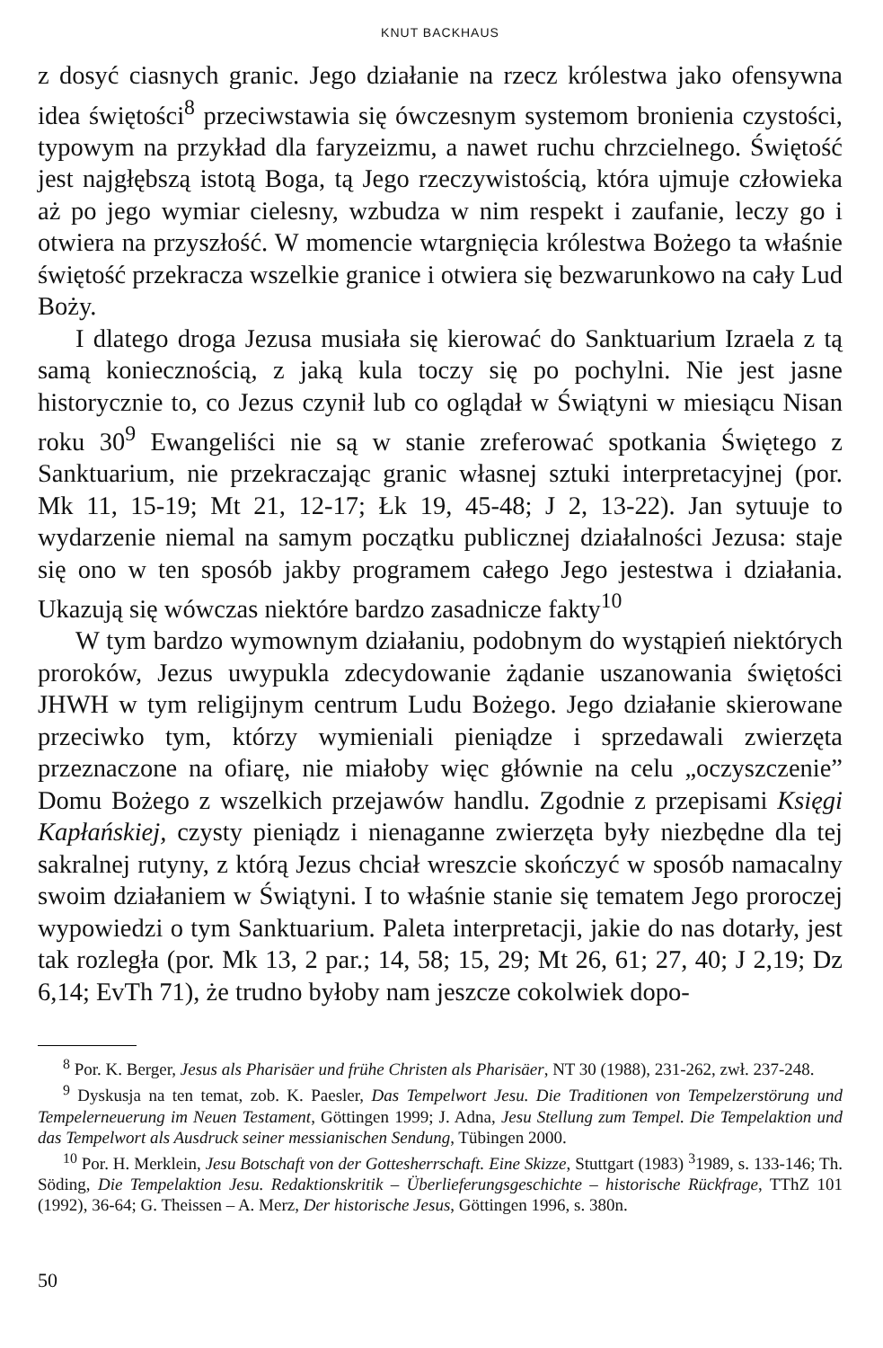KNUT BACKHAUS
z dosyć ciasnych granic. Jego działanie na rzecz królestwa jako ofensywna idea świętości<sup>8</sup> przeciwstawia się ówczesnym systemom bronienia czystości, typowym na przykład dla faryzeizmu, a nawet ruchu chrzcielnego. Świętość jest najgłębszą istotą Boga, tą Jego rzeczywistością, która ujmuje człowieka aż po jego wymiar cielesny, wzbudza w nim respekt i zaufanie, leczy go i otwiera na przyszłość. W momencie wtargnięcia królestwa Bożego ta właśnie świętość przekracza wszelkie granice i otwiera się bezwarunkowo na cały Lud Boży.
I dlatego droga Jezusa musiała się kierować do Sanktuarium Izraela z tą samą koniecznością, z jaką kula toczy się po pochylni. Nie jest jasne historycznie to, co Jezus czynił lub co oglądał w Świątyni w miesiącu Nisan roku 30<sup>9</sup> Ewangeliści nie są w stanie zreferować spotkania Świętego z Sanktuarium, nie przekraczając granic własnej sztuki interpretacyjnej (por. Mk 11, 15-19; Mt 21, 12-17; Łk 19, 45-48; J 2, 13-22). Jan sytuuje to wydarzenie niemal na samym początku publicznej działalności Jezusa: staje się ono w ten sposób jakby programem całego Jego jestestwa i działania. Ukazują się wówczas niektóre bardzo zasadnicze fakty<sup>10</sup>
W tym bardzo wymownym działaniu, podobnym do wystąpień niektórych proroków, Jezus uwypukla zdecydowanie żądanie uszanowania świętości JHWH w tym religijnym centrum Ludu Bożego. Jego działanie skierowane przeciwko tym, którzy wymieniali pieniądze i sprzedawali zwierzęta przeznaczone na ofiarę, nie miałoby więc głównie na celu „oczyszczenie” Domu Bożego z wszelkich przejawów handlu. Zgodnie z przepisami Księgi Kapłańskiej, czysty pieniądz i nienaganne zwierzęta były niezbędne dla tej sakralnej rutyny, z którą Jezus chciał wreszcie skończyć w sposób namacalny swoim działaniem w Świątyni. I to właśnie stanie się tematem Jego proroczej wypowiedzi o tym Sanktuarium. Paleta interpretacji, jakie do nas dotarły, jest tak rozległa (por. Mk 13, 2 par.; 14, 58; 15, 29; Mt 26, 61; 27, 40; J 2,19; Dz 6,14; EvTh 71), że trudno byłoby nam jeszcze cokolwiek dopo-
<sup>8</sup> Por. K. Berger, Jesus als Pharisäer und frühe Christen als Pharisäer, NT 30 (1988), 231-262, zwł. 237-248.
<sup>9</sup> Dyskusja na ten temat, zob. K. Paesler, Das Tempelwort Jesu. Die Traditionen von Tempelzerstörung und Tempelerneuerung im Neuen Testament, Göttingen 1999; J. Adna, Jesu Stellung zum Tempel. Die Tempelaktion und das Tempelwort als Ausdruck seiner messianischen Sendung, Tübingen 2000.
<sup>10</sup> Por. H. Merklein, Jesu Botschaft von der Gottesherrschaft. Eine Skizze, Stuttgart (1983) <sup>3</sup>1989, s. 133-146; Th. Söding, Die Tempelaktion Jesu. Redaktionskritik – Überlieferungsgeschichte – historische Rückfrage, TThZ 101 (1992), 36-64; G. Theissen – A. Merz, Der historische Jesus, Göttingen 1996, s. 380n.
50